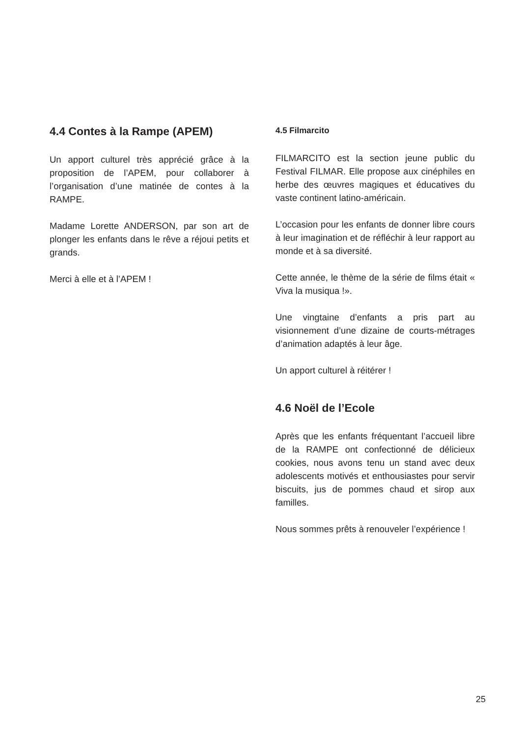4.4 Contes à la Rampe (APEM)
Un apport culturel très apprécié grâce à la proposition de l’APEM, pour collaborer à l’organisation d’une matinée de contes à la RAMPE.
Madame Lorette ANDERSON, par son art de plonger les enfants dans le rêve a réjoui petits et grands.
Merci à elle et à l’APEM !
4.5 Filmarcito
FILMARCITO est la section jeune public du Festival FILMAR. Elle propose aux cinéphiles en herbe des œuvres magiques et éducatives du vaste continent latino-américain.
L’occasion pour les enfants de donner libre cours à leur imagination et de réfléchir à leur rapport au monde et à sa diversité.
Cette année, le thème de la série de films était « Viva la musiqua !».
Une vingtaine d’enfants a pris part au visionnement d’une dizaine de courts-métrages d’animation adaptés à leur âge.
Un apport culturel à réitérer !
4.6 Noël de l’Ecole
Après que les enfants fréquentant l’accueil libre de la RAMPE ont confectionné de délicieux cookies, nous avons tenu un stand avec deux adolescents motivés et enthousiastes pour servir biscuits, jus de pommes chaud et sirop aux familles.
Nous sommes prêts à renouveler l’expérience !
25